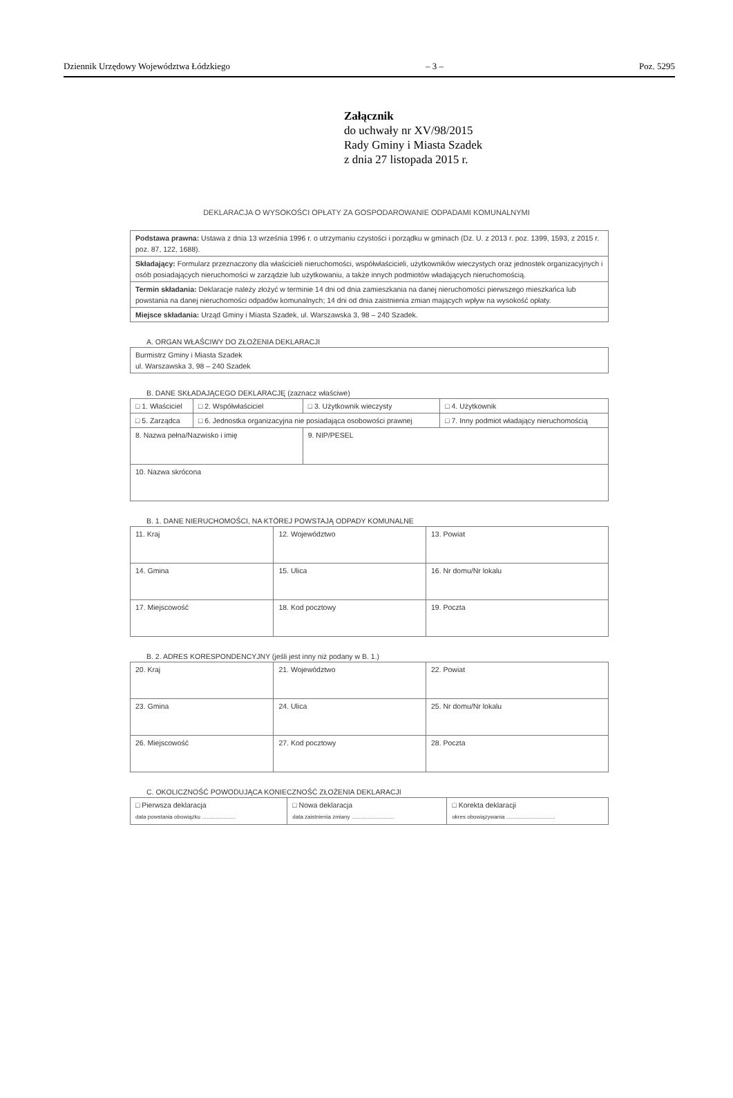Dziennik Urzędowy Województwa Łódzkiego – 3 – Poz. 5295
Załącznik
do uchwały nr XV/98/2015
Rady Gminy i Miasta Szadek
z dnia 27 listopada 2015 r.
DEKLARACJA O WYSOKOŚCI OPŁATY ZA GOSPODAROWANIE ODPADAMI KOMUNALNYMI
| Podstawa prawna: Ustawa z dnia 13 września 1996 r. o utrzymaniu czystości i porządku w gminach (Dz. U. z 2013 r. poz. 1399, 1593, z 2015 r. poz. 87, 122, 1688). |
| Składający: Formularz przeznaczony dla właścicieli nieruchomości, współwłaścicieli, użytkowników wieczystych oraz jednostek organizacyjnych i osób posiadających nieruchomości w zarządzie lub użytkowaniu, a także innych podmiotów władających nieruchomością. |
| Termin składania: Deklaracje należy złożyć w terminie 14 dni od dnia zamieszkania na danej nieruchomości pierwszego mieszkańca lub powstania na danej nieruchomości odpadów komunalnych; 14 dni od dnia zaistnienia zmian mających wpływ na wysokość opłaty. |
| Miejsce składania: Urząd Gminy i Miasta Szadek, ul. Warszawska 3, 98 – 240 Szadek. |
A. ORGAN WŁAŚCIWY DO ZŁOŻENIA DEKLARACJI
| Burmistrz Gminy i Miasta Szadek ul. Warszawska 3, 98 – 240 Szadek |
B. DANE SKŁADAJĄCEGO DEKLARACJĘ (zaznacz właściwe)
| □ 1. Właściciel | □ 2. Współwłaściciel | □ 3. Użytkownik wieczysty | □ 4. Użytkownik |
| □ 5. Zarządca | □ 6. Jednostka organizacyjna nie posiadająca osobowości prawnej | | □ 7. Inny podmiot władający nieruchomością |
| 8. Nazwa pełna/Nazwisko i imię | | 9. NIP/PESEL | |
| 10. Nazwa skrócona | | | |
B. 1. DANE NIERUCHOMOŚCI, NA KTÓREJ POWSTAJĄ ODPADY KOMUNALNE
| 11. Kraj | 12. Województwo | 13. Powiat |
| 14. Gmina | 15. Ulica | 16. Nr domu/Nr lokalu |
| 17. Miejscowość | 18. Kod pocztowy | 19. Poczta |
B. 2. ADRES KORESPONDENCYJNY (jeśli jest inny niż podany w B. 1.)
| 20. Kraj | 21. Województwo | 22. Powiat |
| 23. Gmina | 24. Ulica | 25. Nr domu/Nr lokalu |
| 26. Miejscowość | 27. Kod pocztowy | 28. Poczta |
C. OKOLICZNOŚĆ POWODUJĄCA KONIECZNOŚĆ ZŁOŻENIA DEKLARACJI
| □ Pierwsza deklaracja data powstania obowiązku ...................... | □ Nowa deklaracja data zaistnienia zmiany ............................ | □ Korekta deklaracji okres obowiązywania ................................ |